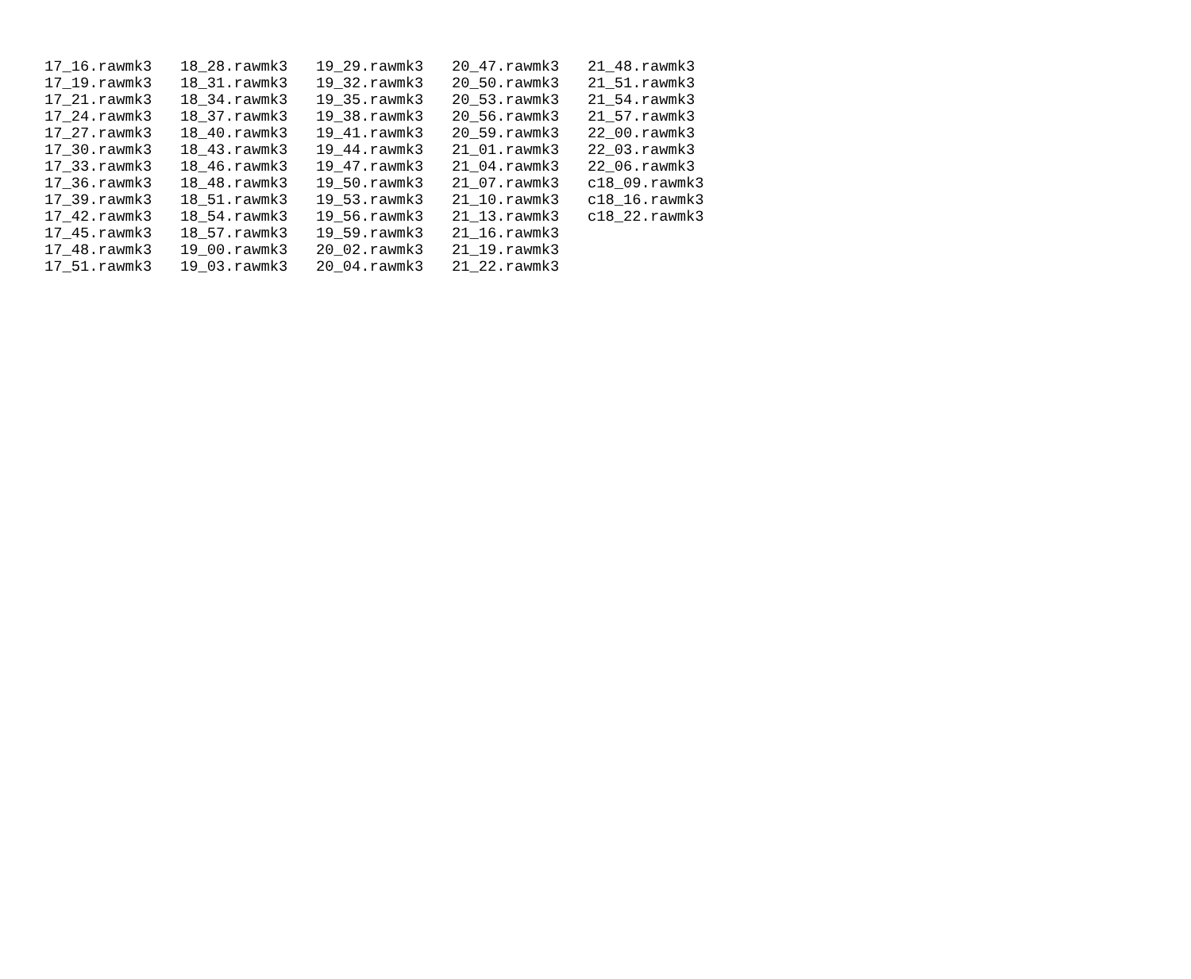| 17_16.rawmk3 | 18_28.rawmk3 | 19_29.rawmk3 | 20_47.rawmk3 | 21_48.rawmk3 |
| 17_19.rawmk3 | 18_31.rawmk3 | 19_32.rawmk3 | 20_50.rawmk3 | 21_51.rawmk3 |
| 17_21.rawmk3 | 18_34.rawmk3 | 19_35.rawmk3 | 20_53.rawmk3 | 21_54.rawmk3 |
| 17_24.rawmk3 | 18_37.rawmk3 | 19_38.rawmk3 | 20_56.rawmk3 | 21_57.rawmk3 |
| 17_27.rawmk3 | 18_40.rawmk3 | 19_41.rawmk3 | 20_59.rawmk3 | 22_00.rawmk3 |
| 17_30.rawmk3 | 18_43.rawmk3 | 19_44.rawmk3 | 21_01.rawmk3 | 22_03.rawmk3 |
| 17_33.rawmk3 | 18_46.rawmk3 | 19_47.rawmk3 | 21_04.rawmk3 | 22_06.rawmk3 |
| 17_36.rawmk3 | 18_48.rawmk3 | 19_50.rawmk3 | 21_07.rawmk3 | c18_09.rawmk3 |
| 17_39.rawmk3 | 18_51.rawmk3 | 19_53.rawmk3 | 21_10.rawmk3 | c18_16.rawmk3 |
| 17_42.rawmk3 | 18_54.rawmk3 | 19_56.rawmk3 | 21_13.rawmk3 | c18_22.rawmk3 |
| 17_45.rawmk3 | 18_57.rawmk3 | 19_59.rawmk3 | 21_16.rawmk3 | |
| 17_48.rawmk3 | 19_00.rawmk3 | 20_02.rawmk3 | 21_19.rawmk3 | |
| 17_51.rawmk3 | 19_03.rawmk3 | 20_04.rawmk3 | 21_22.rawmk3 | |